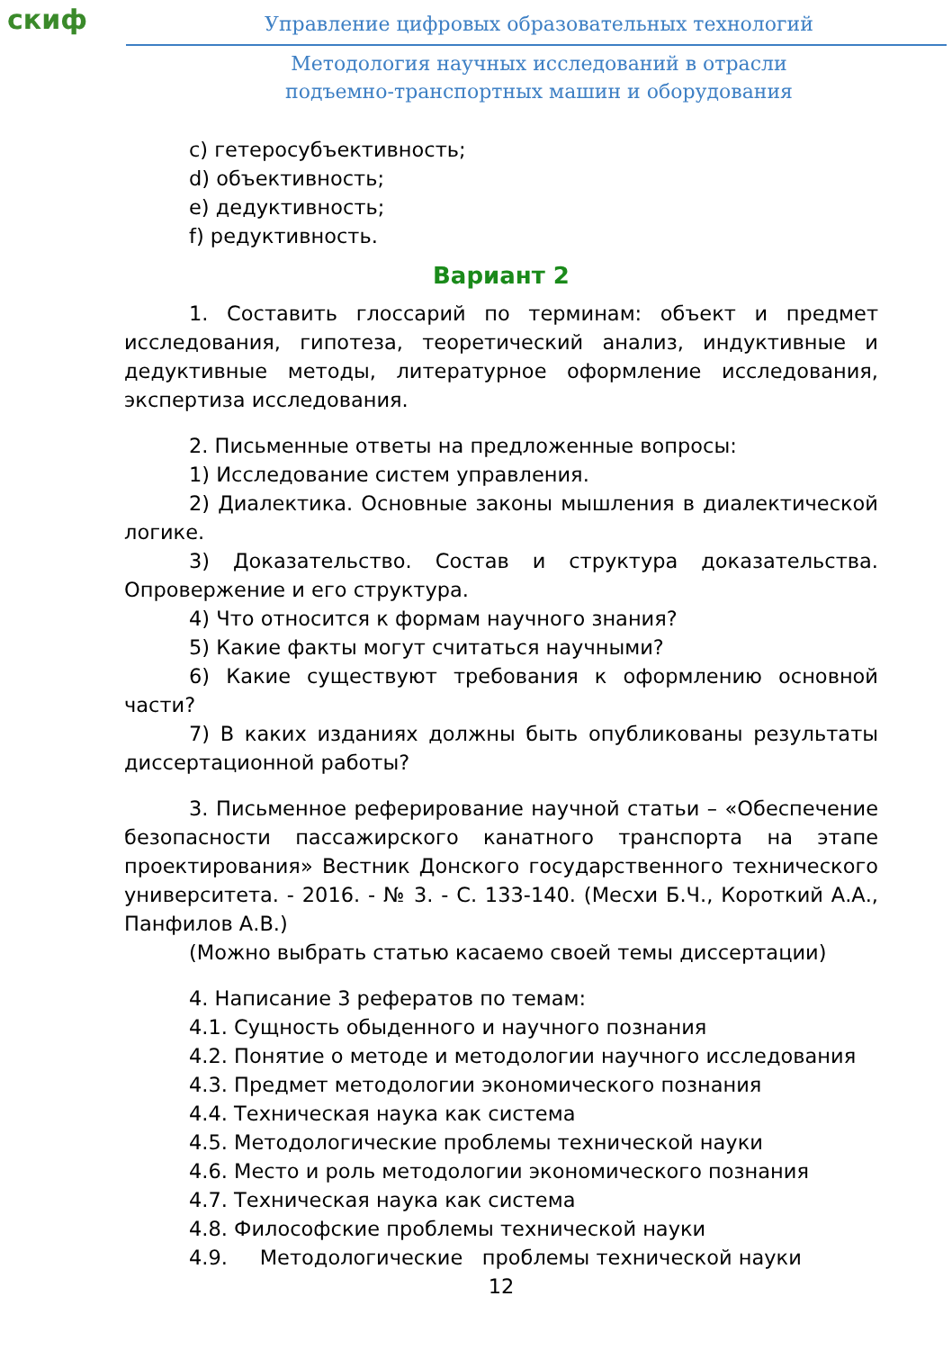скиф
Управление цифровых образовательных технологий
Методология научных исследований в отрасли
подъемно-транспортных машин и оборудования
c) гетеросубъективность;
d) объективность;
e) дедуктивность;
f) редуктивность.
Вариант 2
1. Составить глоссарий по терминам: объект и предмет исследования, гипотеза, теоретический анализ, индуктивные и дедуктивные методы, литературное оформление исследования, экспертиза исследования.
2. Письменные ответы на предложенные вопросы:
1) Исследование систем управления.
2) Диалектика. Основные законы мышления в диалектической логике.
3) Доказательство. Состав и структура доказательства. Опровержение и его структура.
4) Что относится к формам научного знания?
5) Какие факты могут считаться научными?
6) Какие существуют требования к оформлению основной части?
7) В каких изданиях должны быть опубликованы результаты диссертационной работы?
3. Письменное реферирование научной статьи – «Обеспечение безопасности пассажирского канатного транспорта на этапе проектирования» Вестник Донского государственного технического университета. - 2016. - № 3. - С. 133-140. (Месхи Б.Ч., Короткий А.А., Панфилов А.В.)
(Можно выбрать статью касаемо своей темы диссертации)
4. Написание 3 рефератов по темам:
4.1. Сущность обыденного и научного познания
4.2. Понятие о методе и методологии научного исследования
4.3. Предмет методологии экономического познания
4.4. Техническая наука как система
4.5. Методологические проблемы технической науки
4.6. Место и роль методологии экономического познания
4.7. Техническая наука как система
4.8. Философские проблемы технической науки
4.9. Методологические проблемы технической науки
12